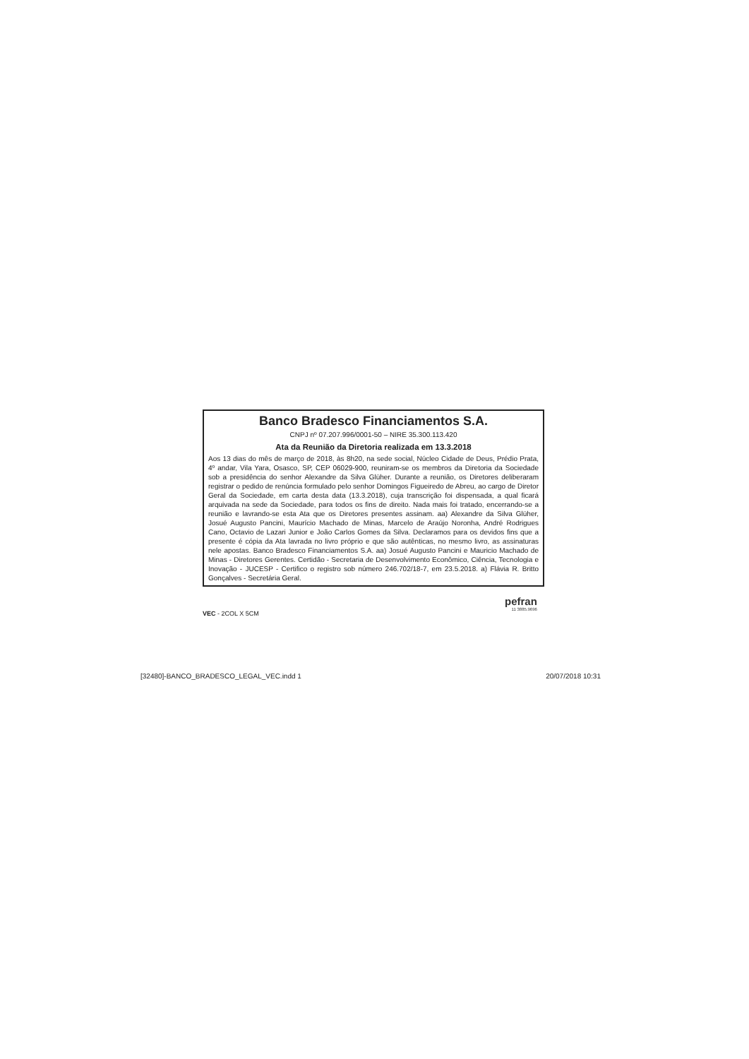Banco Bradesco Financiamentos S.A.
CNPJ nº 07.207.996/0001-50 – NIRE 35.300.113.420
Ata da Reunião da Diretoria realizada em 13.3.2018
Aos 13 dias do mês de março de 2018, às 8h20, na sede social, Núcleo Cidade de Deus, Prédio Prata, 4º andar, Vila Yara, Osasco, SP, CEP 06029-900, reuniram-se os membros da Diretoria da Sociedade sob a presidência do senhor Alexandre da Silva Glüher. Durante a reunião, os Diretores deliberaram registrar o pedido de renúncia formulado pelo senhor Domingos Figueiredo de Abreu, ao cargo de Diretor Geral da Sociedade, em carta desta data (13.3.2018), cuja transcrição foi dispensada, a qual ficará arquivada na sede da Sociedade, para todos os fins de direito. Nada mais foi tratado, encerrando-se a reunião e lavrando-se esta Ata que os Diretores presentes assinam. aa) Alexandre da Silva Glüher, Josué Augusto Pancini, Maurício Machado de Minas, Marcelo de Araújo Noronha, André Rodrigues Cano, Octavio de Lazari Junior e João Carlos Gomes da Silva. Declaramos para os devidos fins que a presente é cópia da Ata lavrada no livro próprio e que são autênticas, no mesmo livro, as assinaturas nele apostas. Banco Bradesco Financiamentos S.A. aa) Josué Augusto Pancini e Mauricio Machado de Minas - Diretores Gerentes. Certidão - Secretaria de Desenvolvimento Econômico, Ciência, Tecnologia e Inovação - JUCESP - Certifico o registro sob número 246.702/18-7, em 23.5.2018. a) Flávia R. Britto Gonçalves - Secretária Geral.
VEC - 2COL X 5CM
pefran
11 3885.9696
[32480]-BANCO_BRADESCO_LEGAL_VEC.indd 1 20/07/2018 10:31